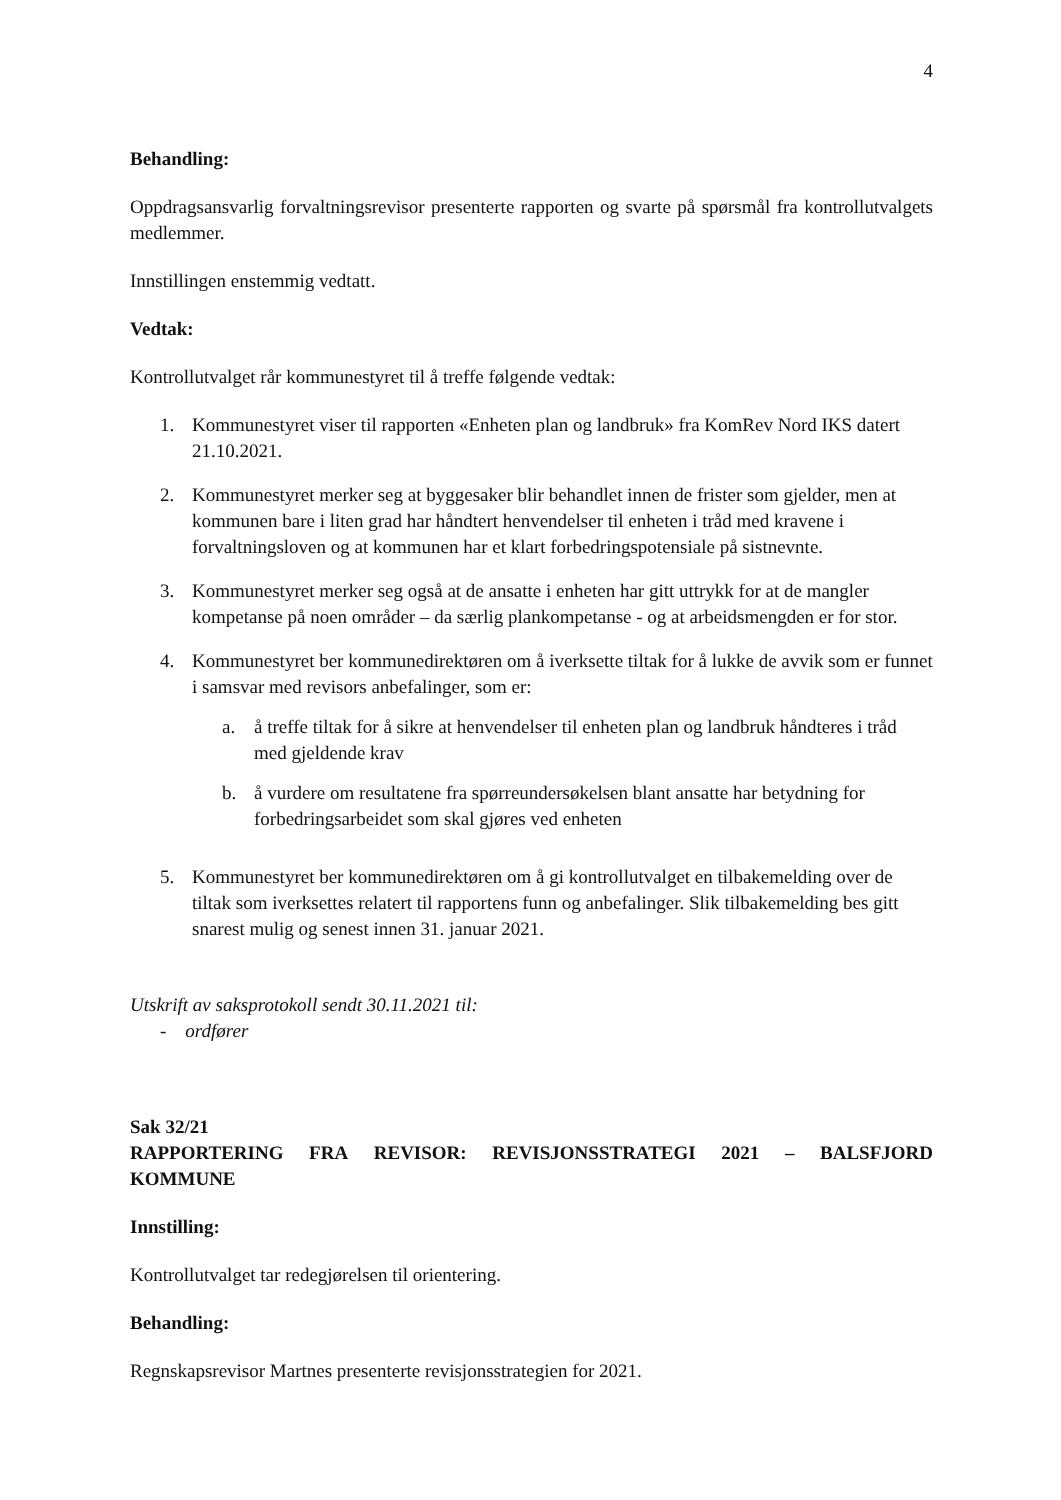4
Behandling:
Oppdragsansvarlig forvaltningsrevisor presenterte rapporten og svarte på spørsmål fra kontrollutvalgets medlemmer.
Innstillingen enstemmig vedtatt.
Vedtak:
Kontrollutvalget rår kommunestyret til å treffe følgende vedtak:
1. Kommunestyret viser til rapporten «Enheten plan og landbruk» fra KomRev Nord IKS datert 21.10.2021.
2. Kommunestyret merker seg at byggesaker blir behandlet innen de frister som gjelder, men at kommunen bare i liten grad har håndtert henvendelser til enheten i tråd med kravene i forvaltningsloven og at kommunen har et klart forbedringspotensiale på sistnevnte.
3. Kommunestyret merker seg også at de ansatte i enheten har gitt uttrykk for at de mangler kompetanse på noen områder – da særlig plankompetanse - og at arbeidsmengden er for stor.
4. Kommunestyret ber kommunedirektøren om å iverksette tiltak for å lukke de avvik som er funnet i samsvar med revisors anbefalinger, som er:
a. å treffe tiltak for å sikre at henvendelser til enheten plan og landbruk håndteres i tråd med gjeldende krav
b. å vurdere om resultatene fra spørreundersøkelsen blant ansatte har betydning for forbedringsarbeidet som skal gjøres ved enheten
5. Kommunestyret ber kommunedirektøren om å gi kontrollutvalget en tilbakemelding over de tiltak som iverksettes relatert til rapportens funn og anbefalinger. Slik tilbakemelding bes gitt snarest mulig og senest innen 31. januar 2021.
Utskrift av saksprotokoll sendt 30.11.2021 til:
- ordfører
Sak 32/21
RAPPORTERING FRA REVISOR: REVISJONSSTRATEGI 2021 – BALSFJORD
KOMMUNE
Innstilling:
Kontrollutvalget tar redegjørelsen til orientering.
Behandling:
Regnskapsrevisor Martnes presenterte revisjonsstrategien for 2021.